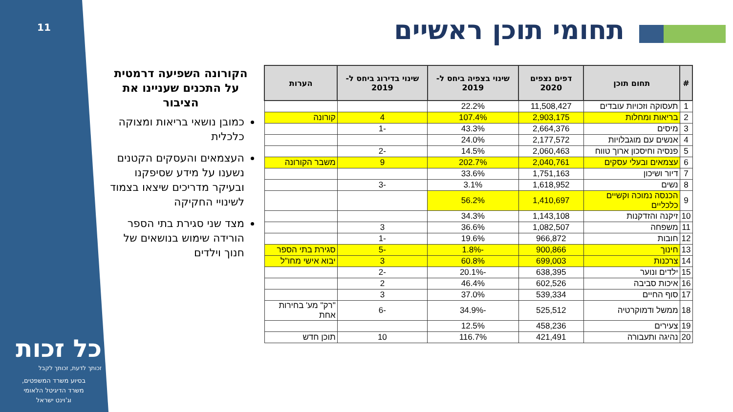11 תחומי תוכן ראשיים
הקורונה השפיעה דרמטית על התכנים שעניינו את הציבור
כמובן נושאי בריאות ומצוקה כלכלית
העצמאים והעסקים הקטנים נשענו על מידע שסיפקנו ובעיקר מדריכים שיצאו בצמוד לשינויי החקיקה
מצד שני סגירת בתי הספר הורידה שימוש בנושאים של חנוך וילדים
| # | תחום תוכן | דפים נצפים 2020 | שינוי בצפיה ביחס ל- 2019 | שינוי בדירוג ביחס ל- 2019 | הערות |
| --- | --- | --- | --- | --- | --- |
| 1 | תעסוקה וזכויות עובדים | 11,508,427 | 22.2% | | |
| 2 | בריאות ומחלות | 2,903,175 | 107.4% | 4 | קורונה |
| 3 | מיסים | 2,664,376 | 43.3% | -1 | |
| 4 | אנשים עם מוגבלויות | 2,177,572 | 24.0% | | |
| 5 | פנסיה וחיסכון ארוך טווח | 2,060,463 | 14.5% | -2 | |
| 6 | עצמאים ובעלי עסקים | 2,040,761 | 202.7% | 9 | משבר הקורונה |
| 7 | דיור ושיכון | 1,751,163 | 33.6% | | |
| 8 | נשים | 1,618,952 | 3.1% | -3 | |
| 9 | הכנסה נמוכה וקשיים כלכליים | 1,410,697 | 56.2% | | |
| 10 | זיקנה והזדקנות | 1,143,108 | 34.3% | | |
| 11 | משפחה | 1,082,507 | 36.6% | 3 | |
| 12 | חובות | 966,872 | 19.6% | -1 | |
| 13 | חינוך | 900,866 | -1.8% | -5 | סגירת בתי הספר |
| 14 | צרכנות | 699,003 | 60.8% | 3 | יבוא אישי מחו"ל |
| 15 | ילדים ונוער | 638,395 | -20.1% | -2 | |
| 16 | איכות סביבה | 602,526 | 46.4% | 2 | |
| 17 | סוף החיים | 539,334 | 37.0% | 3 | |
| 18 | ממשל ודמוקרטיה | 525,512 | -34.9% | -6 | "רק" מע' בחירות אחת |
| 19 | צעירים | 458,236 | 12.5% | | |
| 20 | נהיגה ותעבורה | 421,491 | 116.7% | 10 | תוכן חדש |
כל זכות
זכותך לדעת, זכותך לקבל
בסיוע משרד המשפטים,
משרד הדיגיטל הלאומי
וג'וינט ישראל